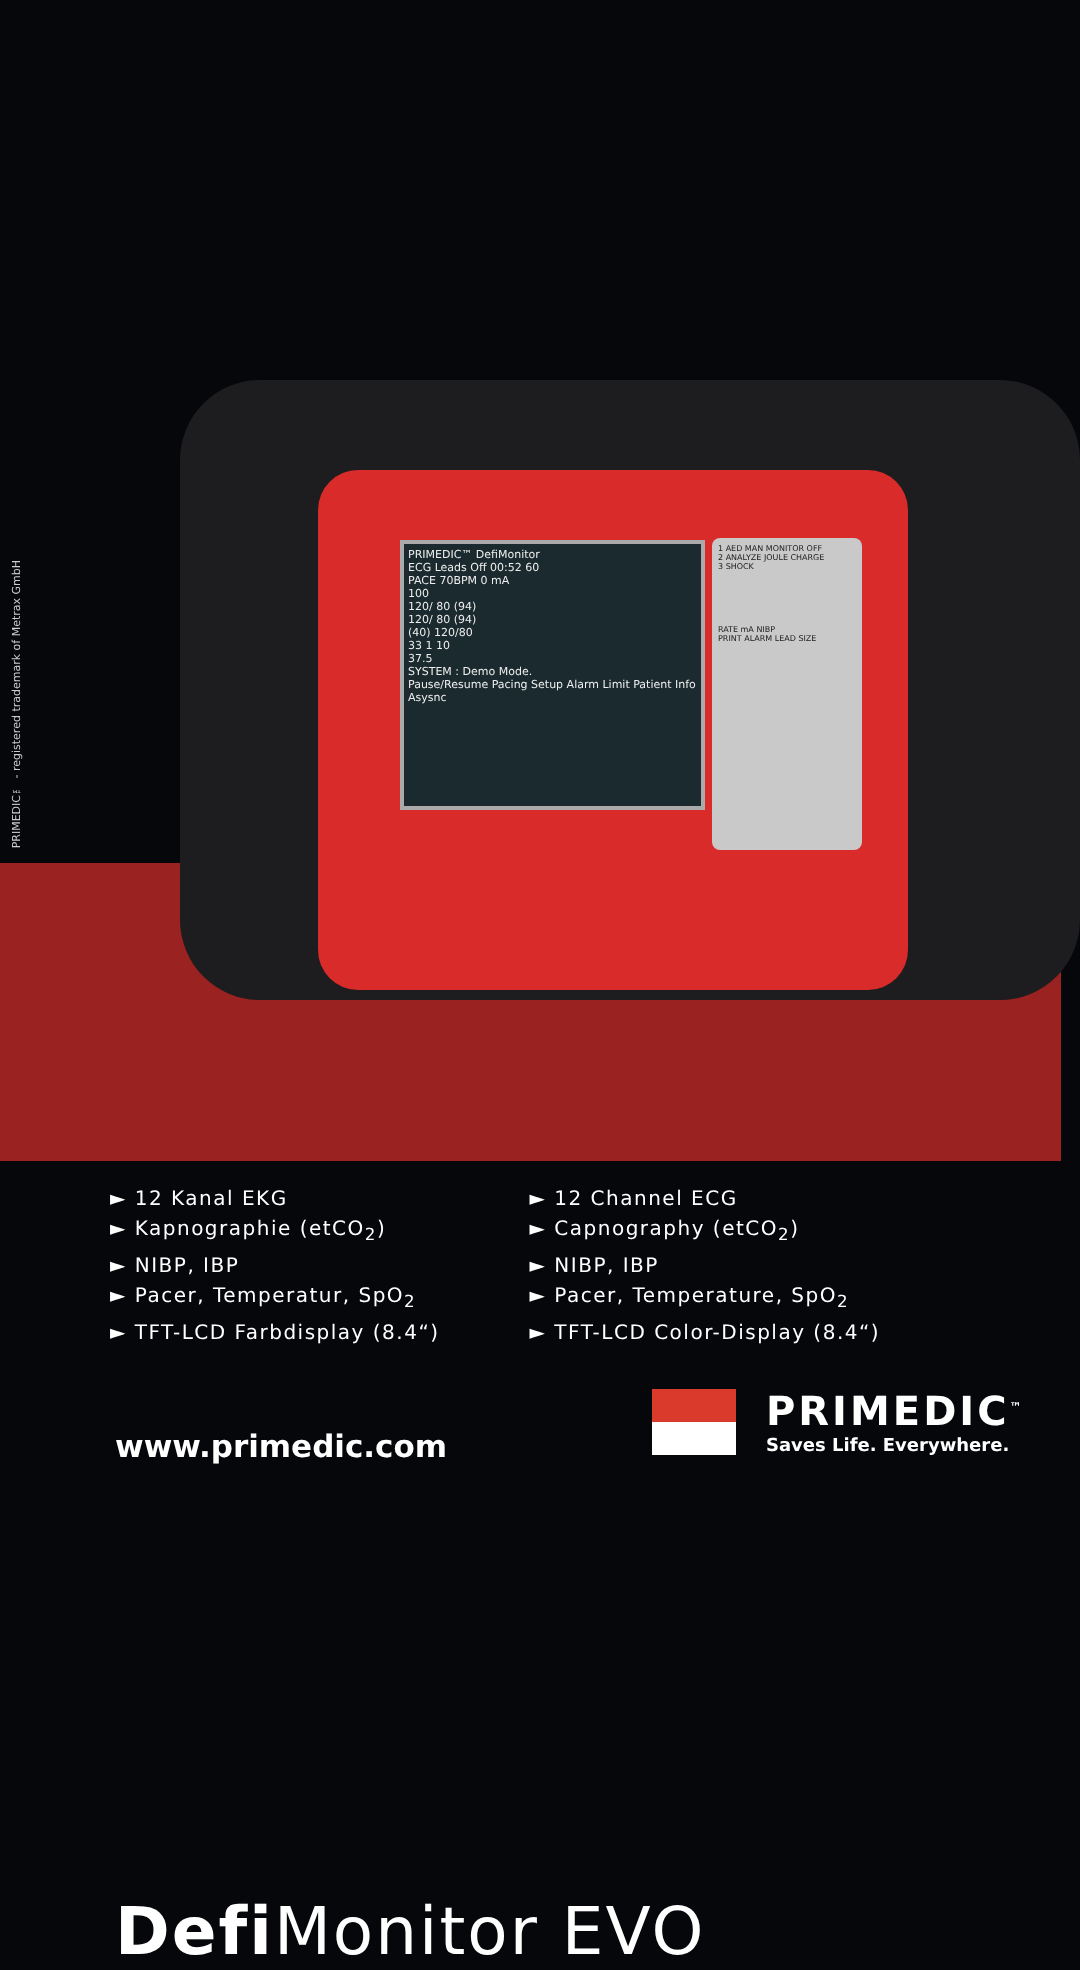PRIMEDIC™ - registered trademark of Metrax GmbH
Defi Monitor EVO
PRIMEDIC™ DefiMonitor
ECG Leads Off 00:52 60
PACE 70BPM 0 mA
100
120/ 80 (94)
120/ 80 (94)
(40) 120/80
33 1 10
37.5
SYSTEM : Demo Mode.
Pause/Resume Pacing Setup Alarm Limit Patient Info Asysnc
1 AED MAN MONITOR OFF
2 ANALYZE JOULE CHARGE
3 SHOCK
RATE mA NIBP
PRINT ALARM LEAD SIZE
► 12 Kanal EKG
► Kapnographie (etCO<sub>2</sub>)
► NIBP, IBP
► Pacer, Temperatur, SpO<sub>2</sub>
► TFT-LCD Farbdisplay (8.4“)
► 12 Channel ECG
► Capnography (etCO<sub>2</sub>)
► NIBP, IBP
► Pacer, Temperature, SpO<sub>2</sub>
► TFT-LCD Color-Display (8.4“)
www.primedic.com
PRIMEDIC<sup>™</sup>
Saves Life. Everywhere.